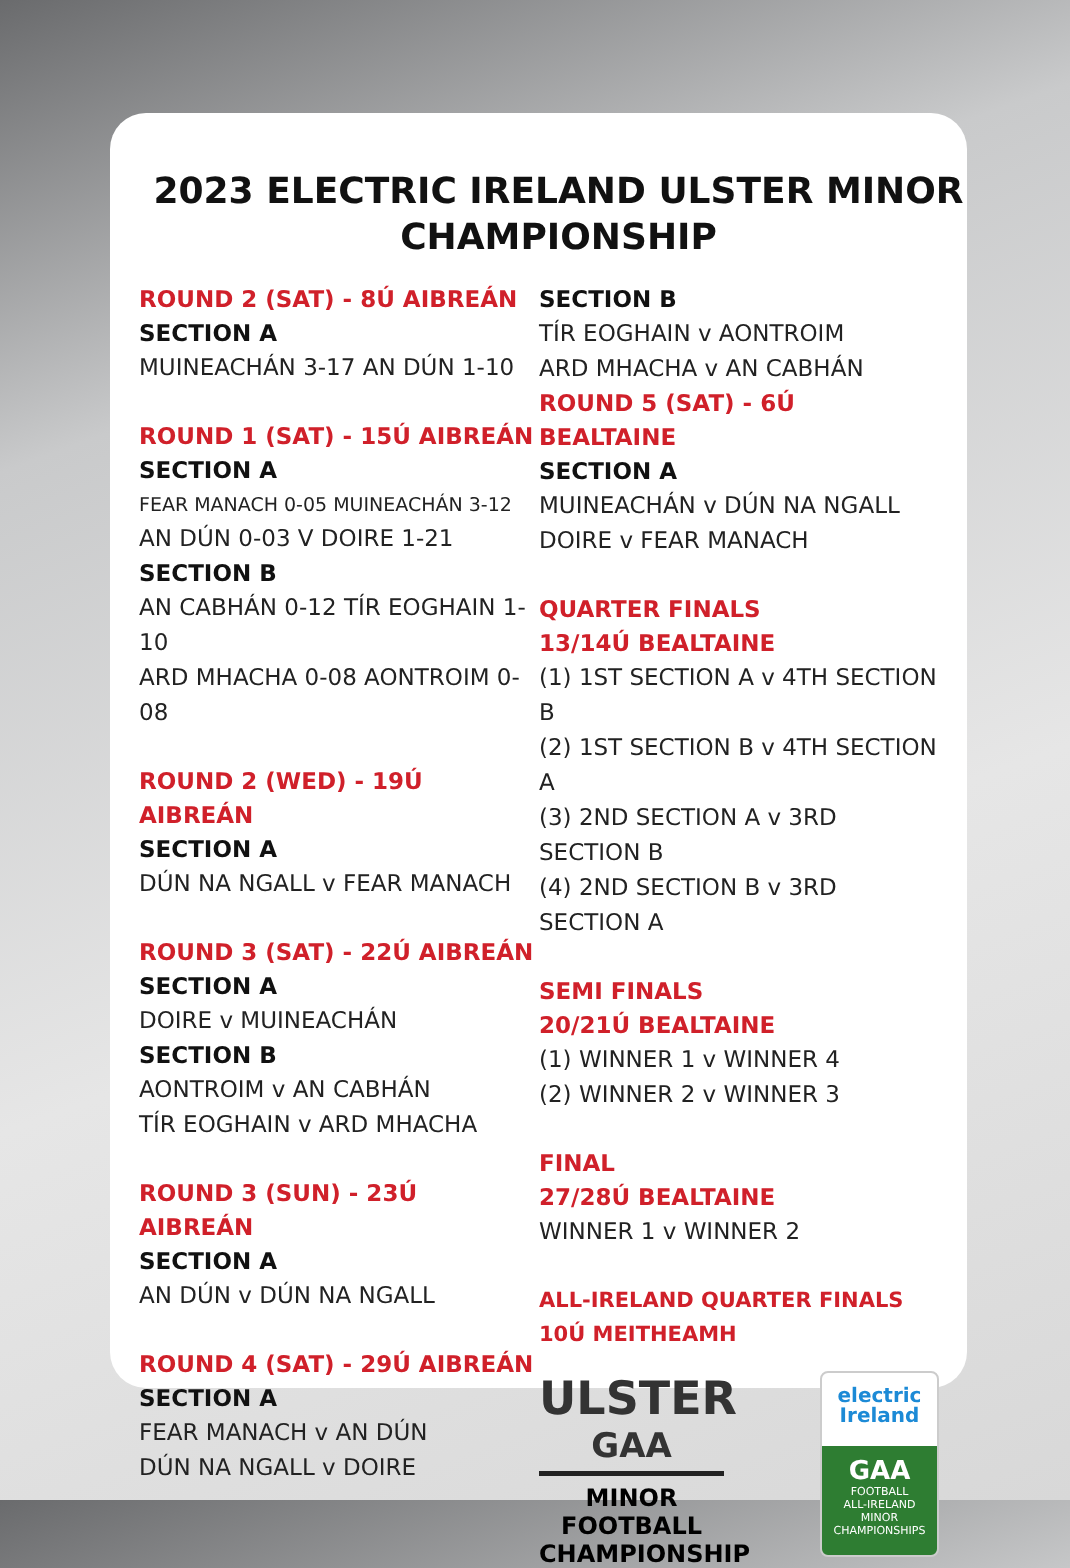2023 ELECTRIC IRELAND ULSTER MINOR
CHAMPIONSHIP
ROUND 2 (SAT) - 8Ú AIBREÁN
SECTION A
MUINEACHÁN 3-17 AN DÚN 1-10
ROUND 1 (SAT) - 15Ú AIBREÁN
SECTION A
FEAR MANACH 0-05 MUINEACHÁN 3-12
AN DÚN 0-03 V DOIRE 1-21
SECTION B
AN CABHÁN 0-12 TÍR EOGHAIN 1-10
ARD MHACHA 0-08 AONTROIM 0-08
ROUND 2 (WED) - 19Ú AIBREÁN
SECTION A
DÚN NA NGALL v FEAR MANACH
ROUND 3 (SAT) - 22Ú AIBREÁN
SECTION A
DOIRE v MUINEACHÁN
SECTION B
AONTROIM v AN CABHÁN
TÍR EOGHAIN v ARD MHACHA
ROUND 3 (SUN) - 23Ú AIBREÁN
SECTION A
AN DÚN v DÚN NA NGALL
ROUND 4 (SAT) - 29Ú AIBREÁN
SECTION A
FEAR MANACH v AN DÚN
DÚN NA NGALL v DOIRE
SECTION B
TÍR EOGHAIN v AONTROIM
ARD MHACHA v AN CABHÁN
ROUND 5 (SAT) - 6Ú BEALTAINE
SECTION A
MUINEACHÁN v DÚN NA NGALL
DOIRE v FEAR MANACH
QUARTER FINALS
13/14Ú BEALTAINE
(1) 1ST SECTION A v 4TH SECTION B
(2) 1ST SECTION B v 4TH SECTION A
(3) 2ND SECTION A v 3RD SECTION B
(4) 2ND SECTION B v 3RD SECTION A
SEMI FINALS
20/21Ú BEALTAINE
(1) WINNER 1 v WINNER 4
(2) WINNER 2 v WINNER 3
FINAL
27/28Ú BEALTAINE
WINNER 1 v WINNER 2
ALL-IRELAND QUARTER FINALS
10Ú MEITHEAMH
ULSTER
GAA
MINOR FOOTBALL
CHAMPIONSHIP
electric
Ireland
GAA
FOOTBALL
ALL-IRELAND
MINOR
CHAMPIONSHIPS